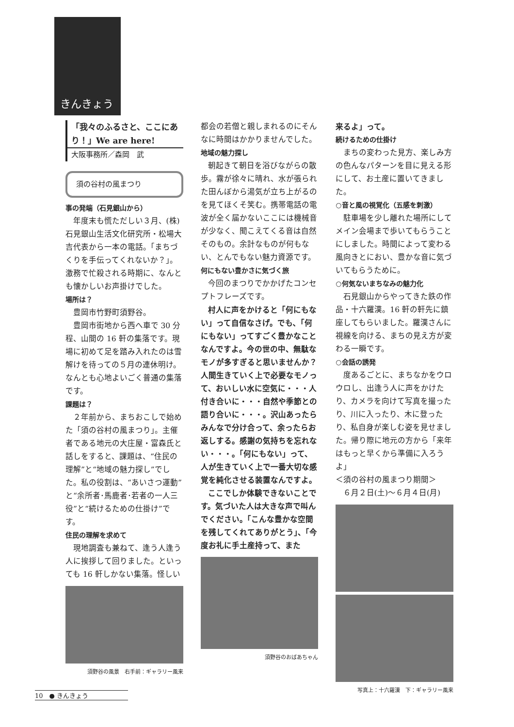きんきょう
「我々のふるさと、ここにあり！」We are here!
大阪事務所／森岡　武
須の谷村の風まつり
事の発端（石見銀山から）
年度末も慌ただしい３月、(株)石見銀山生活文化研究所・松場大吉代表から一本の電話。「まちづくりを手伝ってくれないか？」。激務で忙殺される時期に、なんとも懐かしいお声掛けでした。
場所は？
豊岡市竹野町須野谷。
豊岡市街地から西へ車で 30 分程、山間の 16 軒の集落です。現場に初めて足を踏み入れたのは雪解けを待っての５月の連休明け。なんとも心地よいごく普通の集落です。
課題は？
２年前から、まちおこしで始めた「須の谷村の風まつり」。主催者である地元の大庄屋・富森氏と話しをすると、課題は、“住民の理解”と“地域の魅力探し”でした。私の役割は、“あいさつ運動”と“余所者･馬鹿者･若者の一人三役”と“続けるための仕掛け”です。
住民の理解を求めて
現地調査も兼ねて、逢う人逢う人に挨拶して回りました。といっても 16 軒しかない集落。怪しい
須野谷の風景　右手前：ギャラリー風来
都会の若僧と親しまれるのにそんなに時間はかかりませんでした。
地域の魅力探し
朝起きて朝日を浴びながらの散歩。霧が徐々に晴れ、水が張られた田んぼから湯気が立ち上がるのを見てほくそ笑む。携帯電話の電波が全く届かないここには機械音が少なく、聞こえてくる音は自然そのもの。余計なものが何もない、とんでもない魅力資源です。
何にもない豊かさに気づく旅
今回のまつりでかかげたコンセプトフレーズです。
村人に声をかけると「何にもない」って自信なさげ。でも､「何にもない」ってすごく豊かなことなんですよ。今の世の中、無駄なモノが多すぎると思いませんか？人間生きていく上で必要なモノって、おいしい水に空気に・・・人付き合いに・・・自然や季節との語り合いに・・・。沢山あったらみんなで分け合って、余ったらお返しする。感謝の気持ちを忘れない・・・。「何にもない」って、人が生きていく上で一番大切な感覚を純化させる装置なんですよ。
ここでしか体験できないことです。気づいた人は大きな声で叫んでください。「こんな豊かな空間を残してくれてありがとう」、「今度お礼に手土産持って、また
須野谷のおばあちゃん
来るよ」って。
続けるための仕掛け
まちの変わった見方、楽しみ方の色んなパターンを目に見える形にして、お土産に置いてきました。
○音と風の視覚化（五感を刺激）
駐車場を少し離れた場所にしてメイン会場まで歩いてもらうことにしました。時間によって変わる風向きとにおい、豊かな音に気づいてもらうために。
○何気ないまちなみの魅力化
石見銀山からやってきた鉄の作品・十六羅漢。16 軒の軒先に鎮座してもらいました。羅漢さんに視線を向ける、まちの見え方が変わる一瞬です。
○会話の誘発
度あるごとに、まちなかをウロウロし、出逢う人に声をかけたり、カメラを向けて写真を撮ったり、川に入ったり、木に登ったり、私自身が楽しむ姿を見せました。帰り際に地元の方から「来年はもっと早くから準備に入ろうよ」
＜須の谷村の風まつり期間＞
６月２日(土)～６月４日(月)
写真上：十六羅漢　下：ギャラリー風来
10　● きんきょう